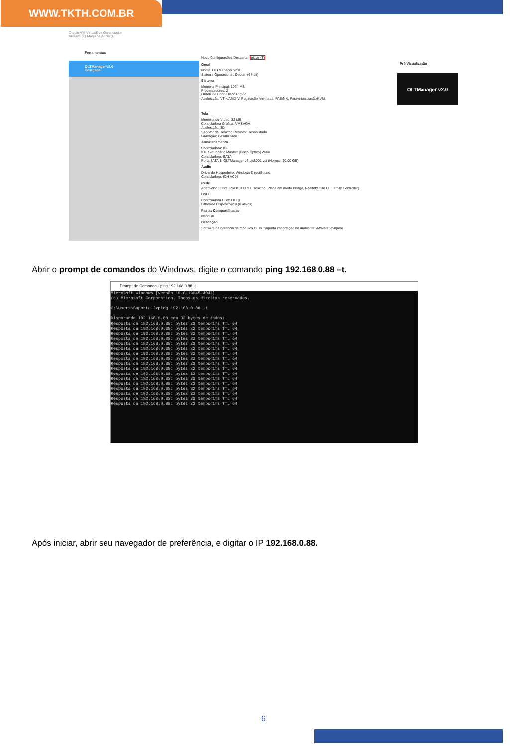WWW.TKTH.COM.BR
Oracle VM VirtualBox Gerenciador
Arquivo (F) Máquina Ajuda (H)
Ferramentas
Novo Configurações Descartar Iniciar (T)
OLTManager v2.0
Desligada
Pré-Visualização
OLTManager v2.0
Geral
Nome: OLTManager v2.0
Sistema Operacional: Debian (64-bit)
Sistema
Memória Principal: 1024 MB
Processadores: 2
Ordem de Boot: Disco Rígido
Aceleração: VT-x/AMD-V, Paginação Aninhada, PAE/NX, Paravirtualização KVM
Tela
Memória de Vídeo: 32 MB
Controladora Gráfica: VMSVGA
Aceleração: 3D
Servidor de Desktop Remoto: Desabilitado
Gravação: Desabilitado
Armazenamento
Controladora: IDE
IDE Secundário Master: [Disco Óptico] Vazio
Controladora: SATA
Porta SATA 1: OLTManager v3-disk001.vdi (Normal, 20,00 GB)
Áudio
Driver do Hospedeiro: Windows DirectSound
Controladora: ICH AC97
Rede
Adaptador 1: Intel PRO/1000 MT Desktop (Placa em modo Bridge, Realtek PCIe FE Family Controller)
USB
Controladora USB: OHCI
Filtros de Dispositivo: 0 (0 ativos)
Pastas Compartilhadas
Nenhum
Descrição
Software de gerência de módulos OLTs. Suporta importação no ambiente VMWare VShpere
Abrir o prompt de comandos do Windows, digite o comando ping 192.168.0.88 –t.
Prompt de Comando - ping 192.168.0.88 -t
Microsoft Windows [versão 10.0.19045.4046]
(c) Microsoft Corporation. Todos os direitos reservados.

C:\Users\Suporte-2>ping 192.168.0.88 -t

Disparando 192.168.0.88 com 32 bytes de dados:
Resposta de 192.168.0.88: bytes=32 tempo<1ms TTL=64
Resposta de 192.168.0.88: bytes=32 tempo<1ms TTL=64
Resposta de 192.168.0.88: bytes=32 tempo<1ms TTL=64
Resposta de 192.168.0.88: bytes=32 tempo<1ms TTL=64
Resposta de 192.168.0.88: bytes=32 tempo<1ms TTL=64
Resposta de 192.168.0.88: bytes=32 tempo<1ms TTL=64
Resposta de 192.168.0.88: bytes=32 tempo<1ms TTL=64
Resposta de 192.168.0.88: bytes=32 tempo<1ms TTL=64
Resposta de 192.168.0.88: bytes=32 tempo<1ms TTL=64
Resposta de 192.168.0.88: bytes=32 tempo<1ms TTL=64
Resposta de 192.168.0.88: bytes=32 tempo<1ms TTL=64
Resposta de 192.168.0.88: bytes=32 tempo<1ms TTL=64
Resposta de 192.168.0.88: bytes=32 tempo<1ms TTL=64
Resposta de 192.168.0.88: bytes=32 tempo<1ms TTL=64
Resposta de 192.168.0.88: bytes=32 tempo<1ms TTL=64
Resposta de 192.168.0.88: bytes=32 tempo<1ms TTL=64
Resposta de 192.168.0.88: bytes=32 tempo<1ms TTL=64
Após iniciar, abrir seu navegador de preferência, e digitar o IP 192.168.0.88.
6